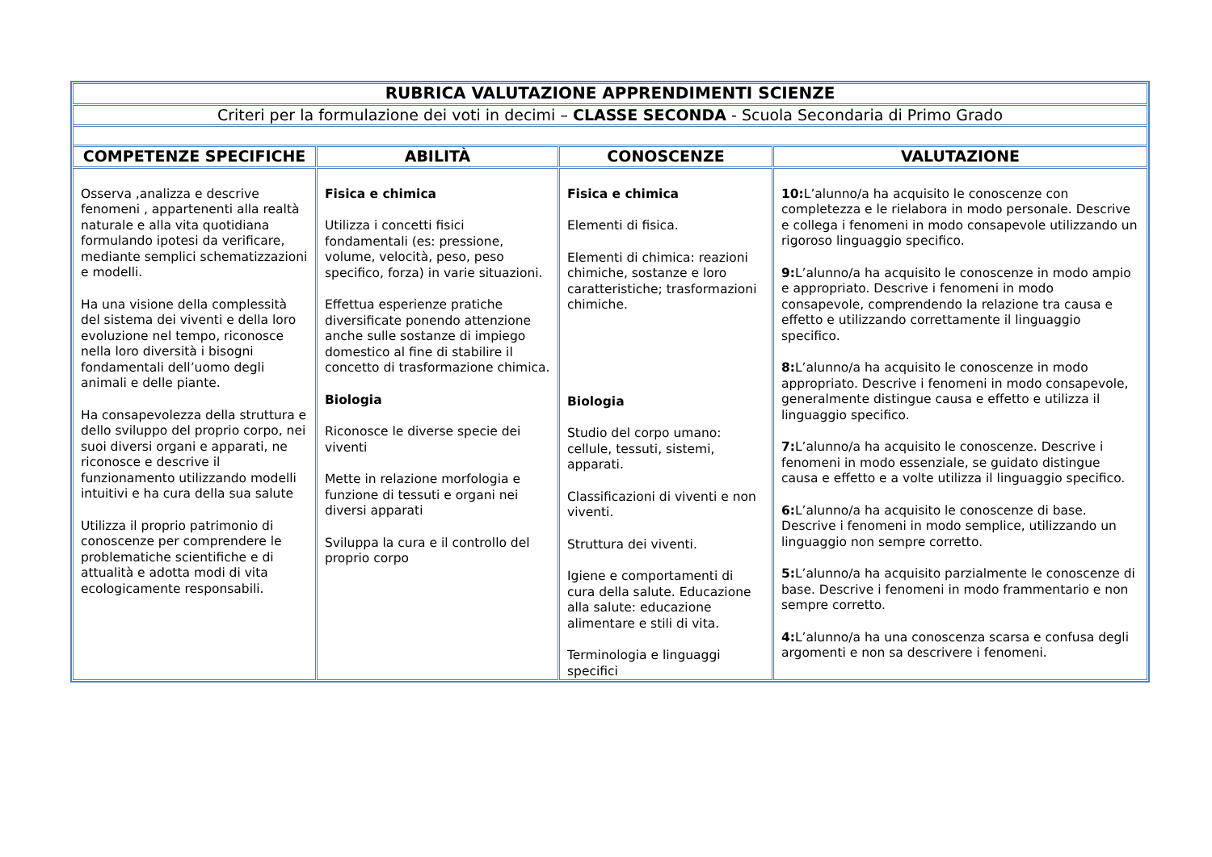| RUBRICA VALUTAZIONE APPRENDIMENTI SCIENZE | | | |
| Criteri per la formulazione dei voti in decimi – CLASSE SECONDA - Scuola Secondaria di Primo Grado | | | |
| COMPETENZE SPECIFICHE | ABILITÀ | CONOSCENZE | VALUTAZIONE |
| Osserva ,analizza e descrive fenomeni , appartenenti alla realtà naturale e alla vita quotidiana formulando ipotesi da verificare, mediante semplici schematizzazioni e modelli. Ha una visione della complessità del sistema dei viventi e della loro evoluzione nel tempo, riconosce nella loro diversità i bisogni fondamentali dell’uomo degli animali e delle piante. Ha consapevolezza della struttura e dello sviluppo del proprio corpo, nei suoi diversi organi e apparati, ne riconosce e descrive il funzionamento utilizzando modelli intuitivi e ha cura della sua salute Utilizza il proprio patrimonio di conoscenze per comprendere le problematiche scientifiche e di attualità e adotta modi di vita ecologicamente responsabili. | Fisica e chimica Utilizza i concetti fisici fondamentali (es: pressione, volume, velocità, peso, peso specifico, forza) in varie situazioni. Effettua esperienze pratiche diversificate ponendo attenzione anche sulle sostanze di impiego domestico al fine di stabilire il concetto di trasformazione chimica. Biologia Riconosce le diverse specie dei viventi Mette in relazione morfologia e funzione di tessuti e organi nei diversi apparati Sviluppa la cura e il controllo del proprio corpo | Fisica e chimica Elementi di fisica. Elementi di chimica: reazioni chimiche, sostanze e loro caratteristiche; trasformazioni chimiche. Biologia Studio del corpo umano: cellule, tessuti, sistemi, apparati. Classificazioni di viventi e non viventi. Struttura dei viventi. Igiene e comportamenti di cura della salute. Educazione alla salute: educazione alimentare e stili di vita. Terminologia e linguaggi specifici | 10: L’alunno/a ha acquisito le conoscenze con completezza e le rielabora in modo personale. Descrive e collega i fenomeni in modo consapevole utilizzando un rigoroso linguaggio specifico. 9: L’alunno/a ha acquisito le conoscenze in modo ampio e appropriato. Descrive i fenomeni in modo consapevole, comprendendo la relazione tra causa e effetto e utilizzando correttamente il linguaggio specifico. 8: L’alunno/a ha acquisito le conoscenze in modo appropriato. Descrive i fenomeni in modo consapevole, generalmente distingue causa e effetto e utilizza il linguaggio specifico. 7: L’alunno/a ha acquisito le conoscenze. Descrive i fenomeni in modo essenziale, se guidato distingue causa e effetto e a volte utilizza il linguaggio specifico. 6: L’alunno/a ha acquisito le conoscenze di base. Descrive i fenomeni in modo semplice, utilizzando un linguaggio non sempre corretto. 5: L’alunno/a ha acquisito parzialmente le conoscenze di base. Descrive i fenomeni in modo frammentario e non sempre corretto. 4: L’alunno/a ha una conoscenza scarsa e confusa degli argomenti e non sa descrivere i fenomeni. |